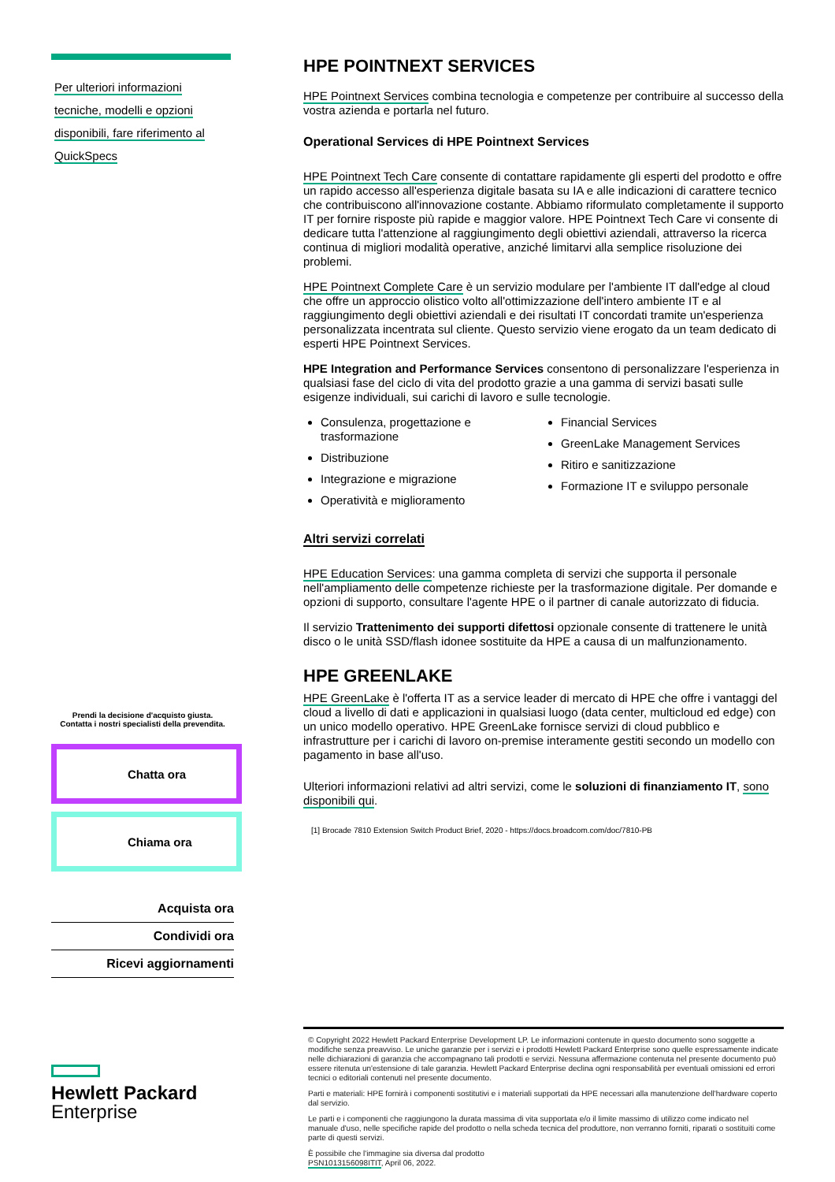Per ulteriori informazioni
tecniche, modelli e opzioni
disponibili, fare riferimento al
QuickSpecs
Prendi la decisione d'acquisto giusta.
Contatta i nostri specialisti della prevendita.
Chatta ora
Chiama ora
Acquista ora
Condividi ora
Ricevi aggiornamenti
Hewlett Packard
Enterprise
HPE POINTNEXT SERVICES
HPE Pointnext Services combina tecnologia e competenze per contribuire al successo della vostra azienda e portarla nel futuro.
Operational Services di HPE Pointnext Services
HPE Pointnext Tech Care consente di contattare rapidamente gli esperti del prodotto e offre un rapido accesso all'esperienza digitale basata su IA e alle indicazioni di carattere tecnico che contribuiscono all'innovazione costante. Abbiamo riformulato completamente il supporto IT per fornire risposte più rapide e maggior valore. HPE Pointnext Tech Care vi consente di dedicare tutta l'attenzione al raggiungimento degli obiettivi aziendali, attraverso la ricerca continua di migliori modalità operative, anziché limitarvi alla semplice risoluzione dei problemi.
HPE Pointnext Complete Care è un servizio modulare per l'ambiente IT dall'edge al cloud che offre un approccio olistico volto all'ottimizzazione dell'intero ambiente IT e al raggiungimento degli obiettivi aziendali e dei risultati IT concordati tramite un'esperienza personalizzata incentrata sul cliente. Questo servizio viene erogato da un team dedicato di esperti HPE Pointnext Services.
HPE Integration and Performance Services consentono di personalizzare l'esperienza in qualsiasi fase del ciclo di vita del prodotto grazie a una gamma di servizi basati sulle esigenze individuali, sui carichi di lavoro e sulle tecnologie.
Consulenza, progettazione e trasformazione
Distribuzione
Integrazione e migrazione
Operatività e miglioramento
Financial Services
GreenLake Management Services
Ritiro e sanitizzazione
Formazione IT e sviluppo personale
Altri servizi correlati
HPE Education Services: una gamma completa di servizi che supporta il personale nell'ampliamento delle competenze richieste per la trasformazione digitale. Per domande e opzioni di supporto, consultare l'agente HPE o il partner di canale autorizzato di fiducia.
Il servizio Trattenimento dei supporti difettosi opzionale consente di trattenere le unità disco o le unità SSD/flash idonee sostituite da HPE a causa di un malfunzionamento.
HPE GREENLAKE
HPE GreenLake è l'offerta IT as a service leader di mercato di HPE che offre i vantaggi del cloud a livello di dati e applicazioni in qualsiasi luogo (data center, multicloud ed edge) con un unico modello operativo. HPE GreenLake fornisce servizi di cloud pubblico e infrastrutture per i carichi di lavoro on-premise interamente gestiti secondo un modello con pagamento in base all'uso.
Ulteriori informazioni relativi ad altri servizi, come le soluzioni di finanziamento IT, sono disponibili qui.
[1] Brocade 7810 Extension Switch Product Brief, 2020 - https://docs.broadcom.com/doc/7810-PB
© Copyright 2022 Hewlett Packard Enterprise Development LP. Le informazioni contenute in questo documento sono soggette a modifiche senza preavviso. Le uniche garanzie per i servizi e i prodotti Hewlett Packard Enterprise sono quelle espressamente indicate nelle dichiarazioni di garanzia che accompagnano tali prodotti e servizi. Nessuna affermazione contenuta nel presente documento può essere ritenuta un'estensione di tale garanzia. Hewlett Packard Enterprise declina ogni responsabilità per eventuali omissioni ed errori tecnici o editoriali contenuti nel presente documento.
Parti e materiali: HPE fornirà i componenti sostitutivi e i materiali supportati da HPE necessari alla manutenzione dell'hardware coperto dal servizio.
Le parti e i componenti che raggiungono la durata massima di vita supportata e/o il limite massimo di utilizzo come indicato nel manuale d'uso, nelle specifiche rapide del prodotto o nella scheda tecnica del produttore, non verranno forniti, riparati o sostituiti come parte di questi servizi.
È possibile che l'immagine sia diversa dal prodotto
PSN1013156098ITIT, April 06, 2022.